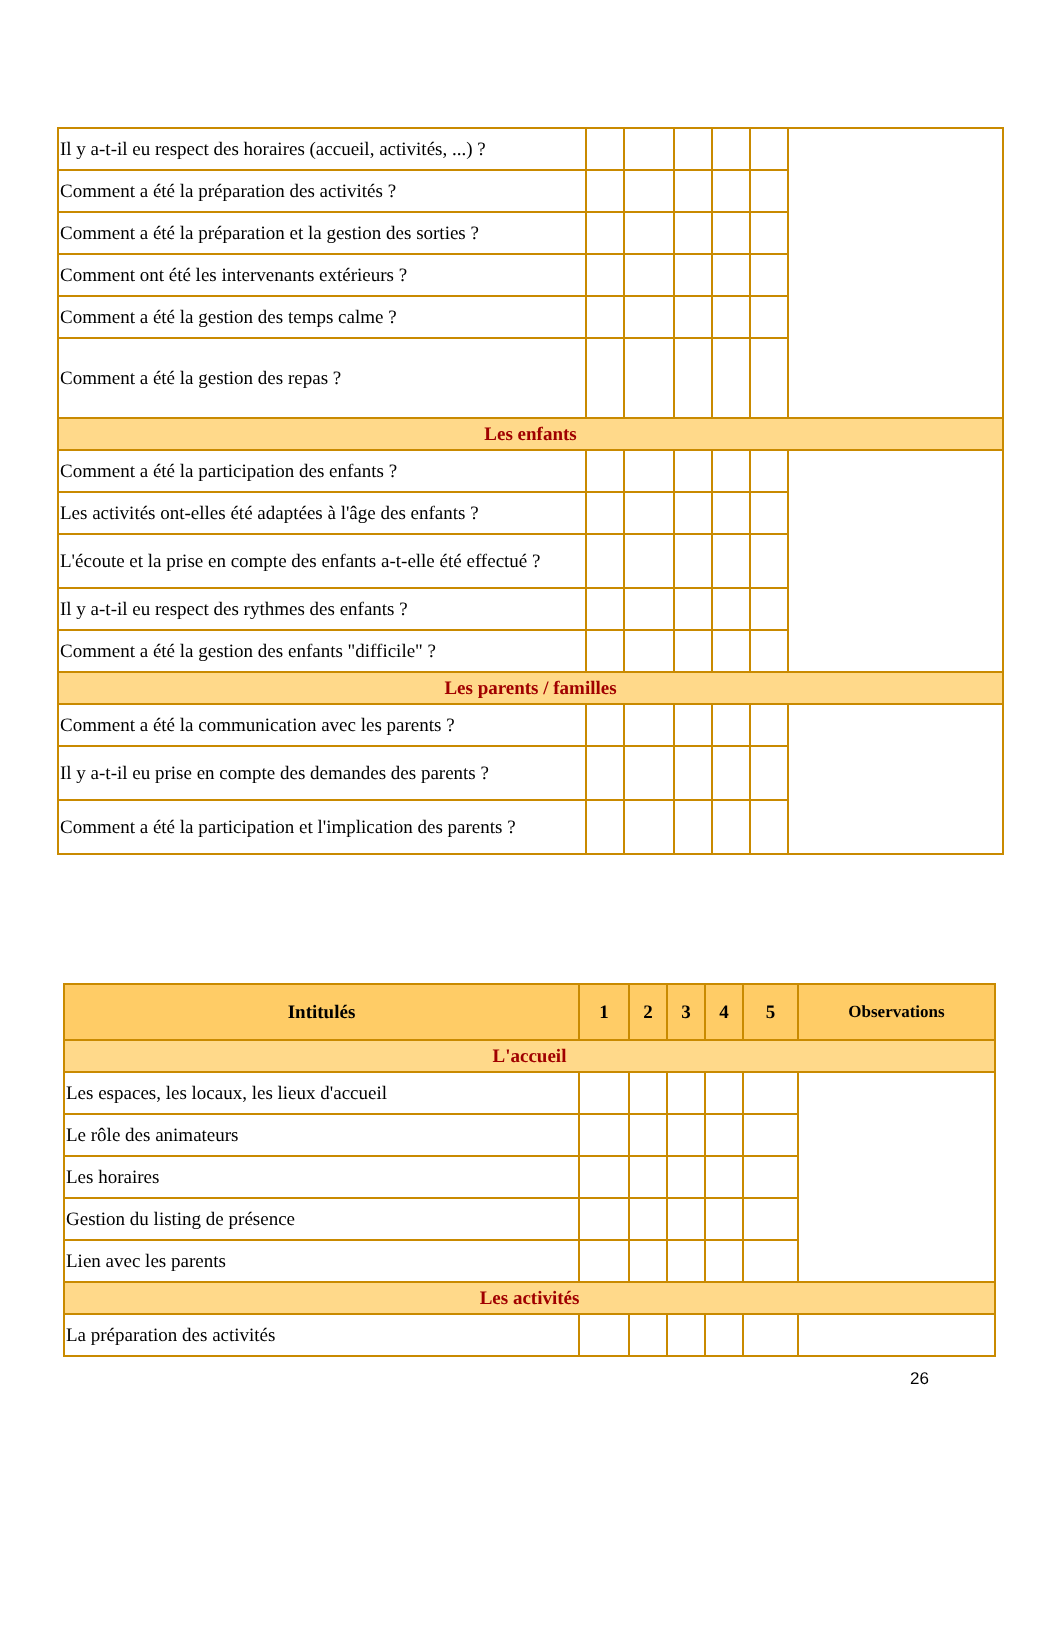| Il y a-t-il eu respect des horaires (accueil, activités, ...) ? | | | | | | |
| Comment a été la préparation des activités ? | | | | | | |
| Comment a été la préparation et la gestion des sorties ? | | | | | | |
| Comment ont été les intervenants extérieurs ? | | | | | | |
| Comment a été la gestion des temps calme ? | | | | | | |
| Comment a été la gestion des repas ? | | | | | | |
| Les enfants | | | | | | |
| Comment a été la participation des enfants ? | | | | | | |
| Les activités ont-elles été adaptées à l'âge des enfants ? | | | | | | |
| L'écoute et la prise en compte des enfants a-t-elle été effectué ? | | | | | | |
| Il y a-t-il eu respect des rythmes des enfants ? | | | | | | |
| Comment a été la gestion des enfants "difficile" ? | | | | | | |
| Les parents / familles | | | | | | |
| Comment a été la communication avec les parents ? | | | | | | |
| Il y a-t-il eu prise en compte des demandes des parents ? | | | | | | |
| Comment a été la participation et l'implication des parents ? | | | | | | |
| Intitulés | 1 | 2 | 3 | 4 | 5 | Observations |
| --- | --- | --- | --- | --- | --- | --- |
| L'accueil | | | | | | |
| Les espaces, les locaux, les lieux d'accueil | | | | | | |
| Le rôle des animateurs | | | | | | |
| Les horaires | | | | | | |
| Gestion du listing de présence | | | | | | |
| Lien avec les parents | | | | | | |
| Les activités | | | | | | |
| La préparation des activités | | | | | | |
26